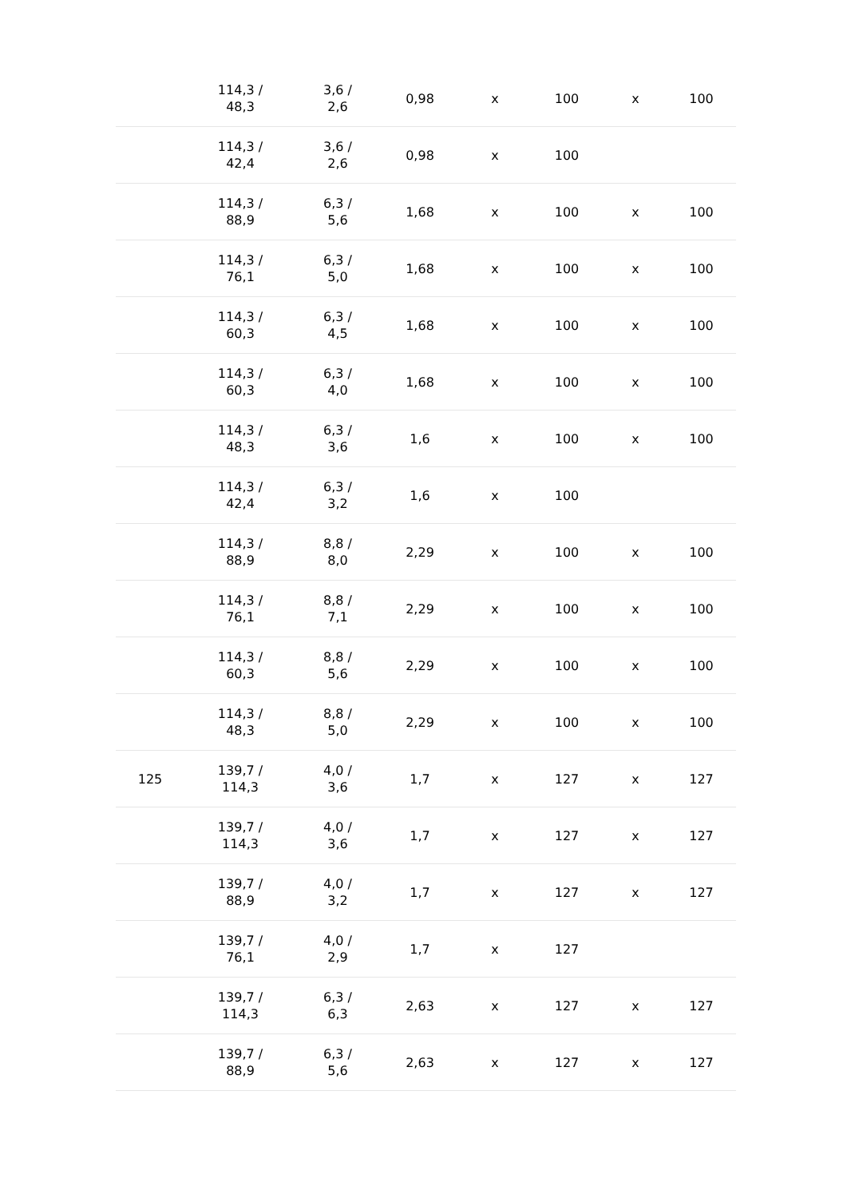| | 114,3 / 48,3 | 3,6 / 2,6 | 0,98 | x | 100 | x | 100 |
| | 114,3 / 42,4 | 3,6 / 2,6 | 0,98 | x | 100 | | |
| | 114,3 / 88,9 | 6,3 / 5,6 | 1,68 | x | 100 | x | 100 |
| | 114,3 / 76,1 | 6,3 / 5,0 | 1,68 | x | 100 | x | 100 |
| | 114,3 / 60,3 | 6,3 / 4,5 | 1,68 | x | 100 | x | 100 |
| | 114,3 / 60,3 | 6,3 / 4,0 | 1,68 | x | 100 | x | 100 |
| | 114,3 / 48,3 | 6,3 / 3,6 | 1,6 | x | 100 | x | 100 |
| | 114,3 / 42,4 | 6,3 / 3,2 | 1,6 | x | 100 | | |
| | 114,3 / 88,9 | 8,8 / 8,0 | 2,29 | x | 100 | x | 100 |
| | 114,3 / 76,1 | 8,8 / 7,1 | 2,29 | x | 100 | x | 100 |
| | 114,3 / 60,3 | 8,8 / 5,6 | 2,29 | x | 100 | x | 100 |
| | 114,3 / 48,3 | 8,8 / 5,0 | 2,29 | x | 100 | x | 100 |
| 125 | 139,7 / 114,3 | 4,0 / 3,6 | 1,7 | x | 127 | x | 127 |
| | 139,7 / 114,3 | 4,0 / 3,6 | 1,7 | x | 127 | x | 127 |
| | 139,7 / 88,9 | 4,0 / 3,2 | 1,7 | x | 127 | x | 127 |
| | 139,7 / 76,1 | 4,0 / 2,9 | 1,7 | x | 127 | | |
| | 139,7 / 114,3 | 6,3 / 6,3 | 2,63 | x | 127 | x | 127 |
| | 139,7 / 88,9 | 6,3 / 5,6 | 2,63 | x | 127 | x | 127 |